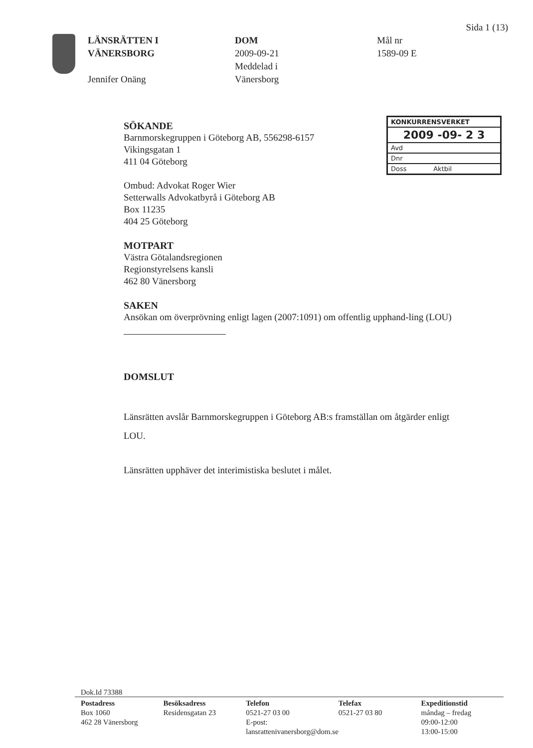Sida 1 (13)
LÄNSRÄTTEN I
VÄNERSBORG
Jennifer Onäng
DOM
2009-09-21
Meddelad i
Vänersborg
Mål nr
1589-09 E
KONKURRENSVERKET
2009 -09- 2 3
Avd
Dnr
Doss Aktbil
SÖKANDE
Barnmorskegruppen i Göteborg AB, 556298-6157
Vikingsgatan 1
411 04 Göteborg
Ombud: Advokat Roger Wier
Setterwalls Advokatbyrå i Göteborg AB
Box 11235
404 25 Göteborg
MOTPART
Västra Götalandsregionen
Regionstyrelsens kansli
462 80 Vänersborg
SAKEN
Ansökan om överprövning enligt lagen (2007:1091) om offentlig upphand-ling (LOU)
DOMSLUT
Länsrätten avslår Barnmorskegruppen i Göteborg AB:s framställan om åtgärder enligt LOU.
Länsrätten upphäver det interimistiska beslutet i målet.
Dok.Id 73388
Postadress
Box 1060
462 28 Vänersborg
Besöksadress
Residensgatan 23
Telefon
0521-27 03 00
E-post: lansrattenivanersborg@dom.se
Telefax
0521-27 03 80
Expeditionstid
måndag – fredag
09:00-12:00
13:00-15:00